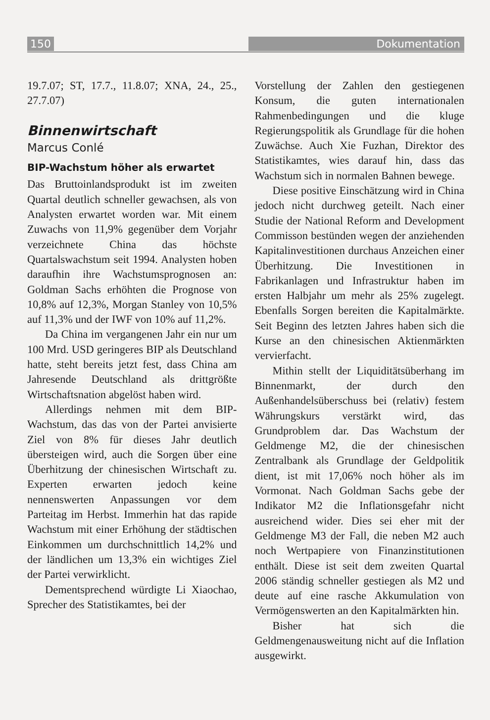150 Dokumentation
19.7.07; ST, 17.7., 11.8.07; XNA, 24., 25., 27.7.07)
Binnenwirtschaft
Marcus Conlé
BIP-Wachstum höher als erwartet
Das Bruttoinlandsprodukt ist im zweiten Quartal deutlich schneller gewachsen, als von Analysten erwartet worden war. Mit einem Zuwachs von 11,9% gegenüber dem Vorjahr verzeichnete China das höchste Quartalswachstum seit 1994. Analysten hoben daraufhin ihre Wachstumsprognosen an: Goldman Sachs erhöhten die Prognose von 10,8% auf 12,3%, Morgan Stanley von 10,5% auf 11,3% und der IWF von 10% auf 11,2%.
Da China im vergangenen Jahr ein nur um 100 Mrd. USD geringeres BIP als Deutschland hatte, steht bereits jetzt fest, dass China am Jahresende Deutschland als drittgrößte Wirtschaftsnation abgelöst haben wird.
Allerdings nehmen mit dem BIP-Wachstum, das das von der Partei anvisierte Ziel von 8% für dieses Jahr deutlich übersteigen wird, auch die Sorgen über eine Überhitzung der chinesischen Wirtschaft zu. Experten erwarten jedoch keine nennenswerten Anpassungen vor dem Parteitag im Herbst. Immerhin hat das rapide Wachstum mit einer Erhöhung der städtischen Einkommen um durchschnittlich 14,2% und der ländlichen um 13,3% ein wichtiges Ziel der Partei verwirklicht.
Dementsprechend würdigte Li Xiaochao, Sprecher des Statistikamtes, bei der
Vorstellung der Zahlen den gestiegenen Konsum, die guten internationalen Rahmenbedingungen und die kluge Regierungspolitik als Grundlage für die hohen Zuwächse. Auch Xie Fuzhan, Direktor des Statistikamtes, wies darauf hin, dass das Wachstum sich in normalen Bahnen bewege.
Diese positive Einschätzung wird in China jedoch nicht durchweg geteilt. Nach einer Studie der National Reform and Development Commisson bestünden wegen der anziehenden Kapitalinvestitionen durchaus Anzeichen einer Überhitzung. Die Investitionen in Fabrikanlagen und Infrastruktur haben im ersten Halbjahr um mehr als 25% zugelegt. Ebenfalls Sorgen bereiten die Kapitalmärkte. Seit Beginn des letzten Jahres haben sich die Kurse an den chinesischen Aktienmärkten vervierfacht.
Mithin stellt der Liquiditätsüberhang im Binnenmarkt, der durch den Außenhandelsüberschuss bei (relativ) festem Währungskurs verstärkt wird, das Grundproblem dar. Das Wachstum der Geldmenge M2, die der chinesischen Zentralbank als Grundlage der Geldpolitik dient, ist mit 17,06% noch höher als im Vormonat. Nach Goldman Sachs gebe der Indikator M2 die Inflationsgefahr nicht ausreichend wider. Dies sei eher mit der Geldmenge M3 der Fall, die neben M2 auch noch Wertpapiere von Finanzinstitutionen enthält. Diese ist seit dem zweiten Quartal 2006 ständig schneller gestiegen als M2 und deute auf eine rasche Akkumulation von Vermögenswerten an den Kapitalmärkten hin.
Bisher hat sich die Geldmengenausweitung nicht auf die Inflation ausgewirkt.